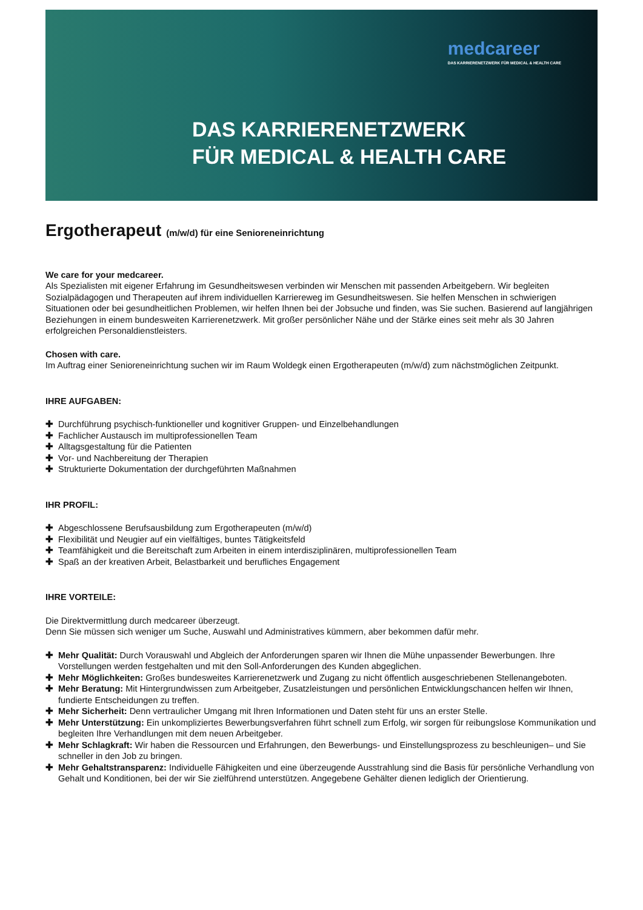medcareer
DAS KARRIERENETZWERK FÜR MEDICAL & HEALTH CARE
DAS KARRIERENETZWERK
FÜR MEDICAL & HEALTH CARE
Ergotherapeut (m/w/d) für eine Senioreneinrichtung
We care for your medcareer.
Als Spezialisten mit eigener Erfahrung im Gesundheitswesen verbinden wir Menschen mit passenden Arbeitgebern. Wir begleiten Sozialpädagogen und Therapeuten auf ihrem individuellen Karriereweg im Gesundheitswesen. Sie helfen Menschen in schwierigen Situationen oder bei gesundheitlichen Problemen, wir helfen Ihnen bei der Jobsuche und finden, was Sie suchen. Basierend auf langjährigen Beziehungen in einem bundesweiten Karrierenetzwerk. Mit großer persönlicher Nähe und der Stärke eines seit mehr als 30 Jahren erfolgreichen Personaldienstleisters.
Chosen with care.
Im Auftrag einer Senioreneinrichtung suchen wir im Raum Woldegk einen Ergotherapeuten (m/w/d) zum nächstmöglichen Zeitpunkt.
IHRE AUFGABEN:
✚ Durchführung psychisch-funktioneller und kognitiver Gruppen- und Einzelbehandlungen
✚ Fachlicher Austausch im multiprofessionellen Team
✚ Alltagsgestaltung für die Patienten
✚ Vor- und Nachbereitung der Therapien
✚ Strukturierte Dokumentation der durchgeführten Maßnahmen
IHR PROFIL:
✚ Abgeschlossene Berufsausbildung zum Ergotherapeuten (m/w/d)
✚ Flexibilität und Neugier auf ein vielfältiges, buntes Tätigkeitsfeld
✚ Teamfähigkeit und die Bereitschaft zum Arbeiten in einem interdisziplinären, multiprofessionellen Team
✚ Spaß an der kreativen Arbeit, Belastbarkeit und berufliches Engagement
IHRE VORTEILE:
Die Direktvermittlung durch medcareer überzeugt.
Denn Sie müssen sich weniger um Suche, Auswahl und Administratives kümmern, aber bekommen dafür mehr.
✚ Mehr Qualität: Durch Vorauswahl und Abgleich der Anforderungen sparen wir Ihnen die Mühe unpassender Bewerbungen. Ihre Vorstellungen werden festgehalten und mit den Soll-Anforderungen des Kunden abgeglichen.
✚ Mehr Möglichkeiten: Großes bundesweites Karrierenetzwerk und Zugang zu nicht öffentlich ausgeschriebenen Stellenangeboten.
✚ Mehr Beratung: Mit Hintergrundwissen zum Arbeitgeber, Zusatzleistungen und persönlichen Entwicklungschancen helfen wir Ihnen, fundierte Entscheidungen zu treffen.
✚ Mehr Sicherheit: Denn vertraulicher Umgang mit Ihren Informationen und Daten steht für uns an erster Stelle.
✚ Mehr Unterstützung: Ein unkompliziertes Bewerbungsverfahren führt schnell zum Erfolg, wir sorgen für reibungslose Kommunikation und begleiten Ihre Verhandlungen mit dem neuen Arbeitgeber.
✚ Mehr Schlagkraft: Wir haben die Ressourcen und Erfahrungen, den Bewerbungs- und Einstellungsprozess zu beschleunigen– und Sie schneller in den Job zu bringen.
✚ Mehr Gehaltstransparenz: Individuelle Fähigkeiten und eine überzeugende Ausstrahlung sind die Basis für persönliche Verhandlung von Gehalt und Konditionen, bei der wir Sie zielführend unterstützen. Angegebene Gehälter dienen lediglich der Orientierung.